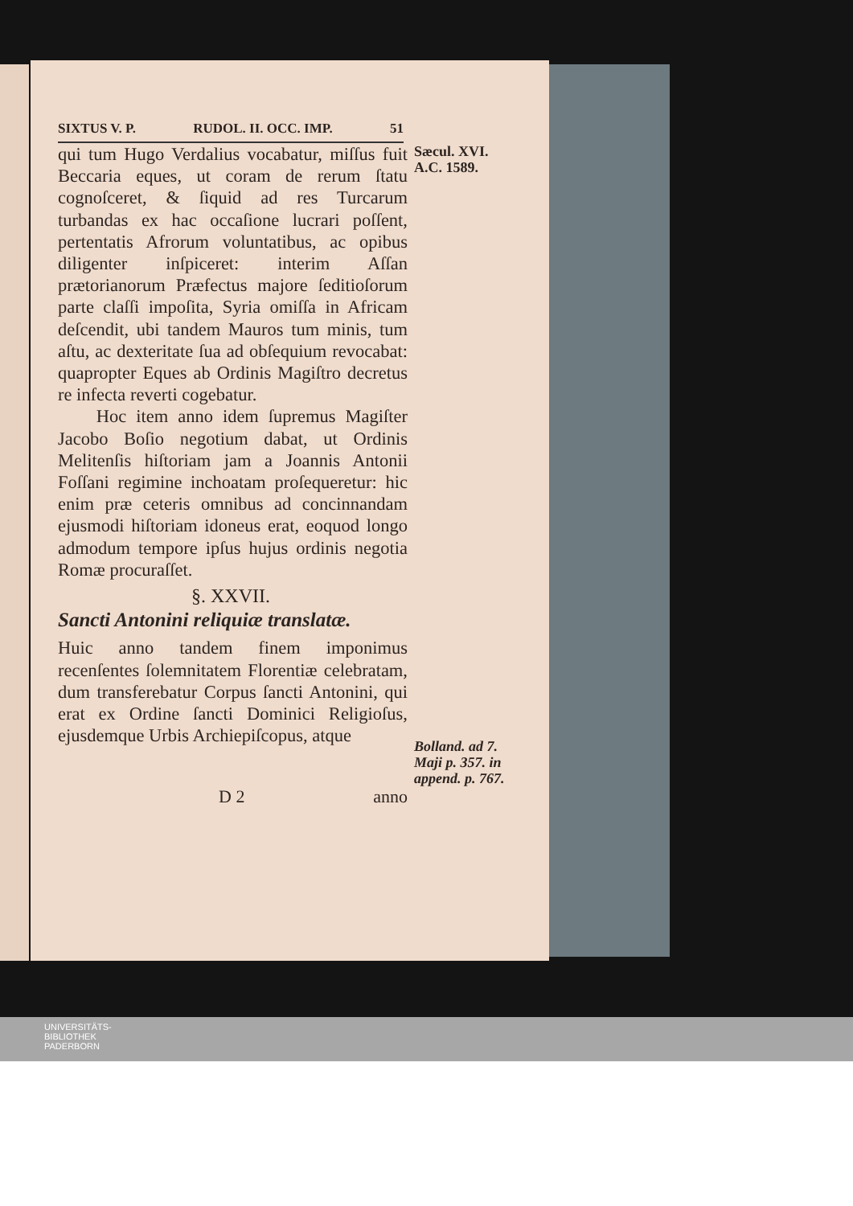SIXTUS V. P. RUDOL. II. OCC. IMP. 51
qui tum Hugo Verdalius vocabatur, miſſus fuit Beccaria eques, ut coram de rerum ſtatu cognoſceret, & ſiquid ad res Turcarum turbandas ex hac occaſione lucrari poſſent, pertentatis Afrorum voluntatibus, ac opibus diligenter inſpiceret: interim Aſſan prætorianorum Præfectus majore ſeditioſorum parte claſſi impoſita, Syria omiſſa in Africam deſcendit, ubi tandem Mauros tum minis, tum aſtu, ac dexteritate ſua ad obſequium revocabat: quapropter Eques ab Ordinis Magiſtro decretus re infecta reverti cogebatur.
Hoc item anno idem ſupremus Magiſter Jacobo Boſio negotium dabat, ut Ordinis Melitenſis hiſtoriam jam a Joannis Antonii Foſſani regimine inchoatam proſequeretur: hic enim præ ceteris omnibus ad concinnandam ejusmodi hiſtoriam idoneus erat, eoquod longo admodum tempore ipſus hujus ordinis negotia Romæ procuraſſet.
§. XXVII.
Sancti Antonini reliquiæ translatæ.
Huic anno tandem finem imponimus recenſentes ſolemnitatem Florentiæ celebratam, dum transferebatur Corpus ſancti Antonini, qui erat ex Ordine ſancti Dominici Religioſus, ejusdemque Urbis Archiepiſcopus, atque
Sæcul. XVI.
A.C. 1589.
Bolland. ad 7. Maji p. 357. in append. p. 767.
D 2 anno
UNIVERSITÄTS-
BIBLIOTHEK
PADERBORN